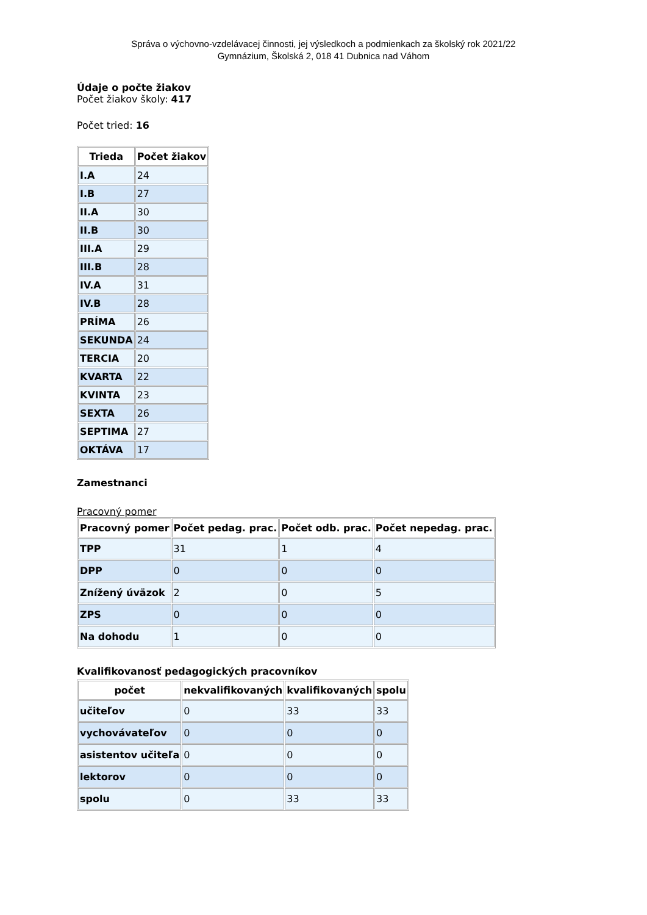Správa o výchovno-vzdelávacej činnosti, jej výsledkoch a podmienkach za školský rok 2021/22
Gymnázium, Školská 2, 018 41 Dubnica nad Váhom
Údaje o počte žiakov
Počet žiakov školy: 417
Počet tried: 16
| Trieda | Počet žiakov |
| --- | --- |
| I.A | 24 |
| I.B | 27 |
| II.A | 30 |
| II.B | 30 |
| III.A | 29 |
| III.B | 28 |
| IV.A | 31 |
| IV.B | 28 |
| PRÍMA | 26 |
| SEKUNDA | 24 |
| TERCIA | 20 |
| KVARTA | 22 |
| KVINTA | 23 |
| SEXTA | 26 |
| SEPTIMA | 27 |
| OKTÁVA | 17 |
Zamestnanci
Pracovný pomer
| Pracovný pomer | Počet pedag. prac. | Počet odb. prac. | Počet nepedag. prac. |
| --- | --- | --- | --- |
| TPP | 31 | 1 | 4 |
| DPP | 0 | 0 | 0 |
| Znížený úväzok | 2 | 0 | 5 |
| ZPS | 0 | 0 | 0 |
| Na dohodu | 1 | 0 | 0 |
Kvalifikovanosť pedagogických pracovníkov
| počet | nekvalifikovaných | kvalifikovaných | spolu |
| --- | --- | --- | --- |
| učiteľov | 0 | 33 | 33 |
| vychovávateľov | 0 | 0 | 0 |
| asistentov učiteľa | 0 | 0 | 0 |
| lektorov | 0 | 0 | 0 |
| spolu | 0 | 33 | 33 |